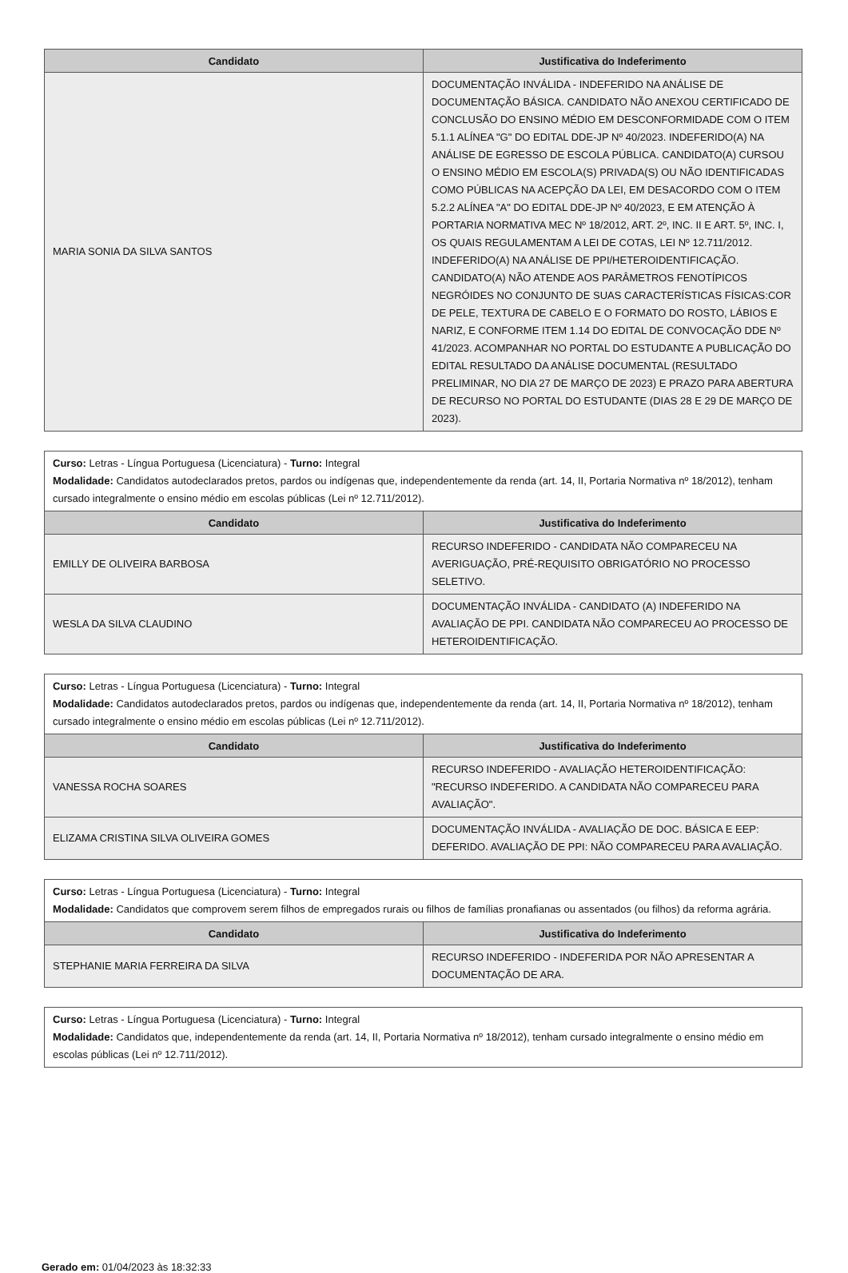| Candidato | Justificativa do Indeferimento |
| --- | --- |
| MARIA SONIA DA SILVA SANTOS | DOCUMENTAÇÃO INVÁLIDA - INDEFERIDO NA ANÁLISE DE DOCUMENTAÇÃO BÁSICA. CANDIDATO NÃO ANEXOU CERTIFICADO DE CONCLUSÃO DO ENSINO MÉDIO EM DESCONFORMIDADE COM O ITEM 5.1.1 ALÍNEA "G" DO EDITAL DDE-JP Nº 40/2023. INDEFERIDO(A) NA ANÁLISE DE EGRESSO DE ESCOLA PÚBLICA. CANDIDATO(A) CURSOU O ENSINO MÉDIO EM ESCOLA(S) PRIVADA(S) OU NÃO IDENTIFICADAS COMO PÚBLICAS NA ACEPÇÃO DA LEI, EM DESACORDO COM O ITEM 5.2.2 ALÍNEA "A" DO EDITAL DDE-JP Nº 40/2023, E EM ATENÇÃO À PORTARIA NORMATIVA MEC Nº 18/2012, ART. 2º, INC. II E ART. 5º, INC. I, OS QUAIS REGULAMENTAM A LEI DE COTAS, LEI Nº 12.711/2012. INDEFERIDO(A) NA ANÁLISE DE PPI/HETEROIDENTIFICAÇÃO. CANDIDATO(A) NÃO ATENDE AOS PARÂMETROS FENOTÍPICOS NEGRÓIDES NO CONJUNTO DE SUAS CARACTERÍSTICAS FÍSICAS:COR DE PELE, TEXTURA DE CABELO E O FORMATO DO ROSTO, LÁBIOS E NARIZ, E CONFORME ITEM 1.14 DO EDITAL DE CONVOCAÇÃO DDE Nº 41/2023. ACOMPANHAR NO PORTAL DO ESTUDANTE A PUBLICAÇÃO DO EDITAL RESULTADO DA ANÁLISE DOCUMENTAL (RESULTADO PRELIMINAR, NO DIA 27 DE MARÇO DE 2023) E PRAZO PARA ABERTURA DE RECURSO NO PORTAL DO ESTUDANTE (DIAS 28 E 29 DE MARÇO DE 2023). |
| Curso: Letras - Língua Portuguesa (Licenciatura) - Turno: Integral Modalidade: Candidatos autodeclarados pretos, pardos ou indígenas que, independentemente da renda (art. 14, II, Portaria Normativa nº 18/2012), tenham cursado integralmente o ensino médio em escolas públicas (Lei nº 12.711/2012). | |
| Candidato | Justificativa do Indeferimento |
| EMILLY DE OLIVEIRA BARBOSA | RECURSO INDEFERIDO - CANDIDATA NÃO COMPARECEU NA AVERIGUAÇÃO, PRÉ-REQUISITO OBRIGATÓRIO NO PROCESSO SELETIVO. |
| WESLA DA SILVA CLAUDINO | DOCUMENTAÇÃO INVÁLIDA - CANDIDATO (A) INDEFERIDO NA AVALIAÇÃO DE PPI. CANDIDATA NÃO COMPARECEU AO PROCESSO DE HETEROIDENTIFICAÇÃO. |
| Curso: Letras - Língua Portuguesa (Licenciatura) - Turno: Integral Modalidade: Candidatos autodeclarados pretos, pardos ou indígenas que, independentemente da renda (art. 14, II, Portaria Normativa nº 18/2012), tenham cursado integralmente o ensino médio em escolas públicas (Lei nº 12.711/2012). | |
| Candidato | Justificativa do Indeferimento |
| VANESSA ROCHA SOARES | RECURSO INDEFERIDO - AVALIAÇÃO HETEROIDENTIFICAÇÃO: "RECURSO INDEFERIDO. A CANDIDATA NÃO COMPARECEU PARA AVALIAÇÃO". |
| ELIZAMA CRISTINA SILVA OLIVEIRA GOMES | DOCUMENTAÇÃO INVÁLIDA - AVALIAÇÃO DE DOC. BÁSICA E EEP: DEFERIDO. AVALIAÇÃO DE PPI: NÃO COMPARECEU PARA AVALIAÇÃO. |
| Curso: Letras - Língua Portuguesa (Licenciatura) - Turno: Integral Modalidade: Candidatos que comprovem serem filhos de empregados rurais ou filhos de famílias pronafianas ou assentados (ou filhos) da reforma agrária. | |
| Candidato | Justificativa do Indeferimento |
| STEPHANIE MARIA FERREIRA DA SILVA | RECURSO INDEFERIDO - INDEFERIDA POR NÃO APRESENTAR A DOCUMENTAÇÃO DE ARA. |
| Curso: Letras - Língua Portuguesa (Licenciatura) - Turno: Integral Modalidade: Candidatos que, independentemente da renda (art. 14, II, Portaria Normativa nº 18/2012), tenham cursado integralmente o ensino médio em escolas públicas (Lei nº 12.711/2012). |
Gerado em: 01/04/2023 às 18:32:33